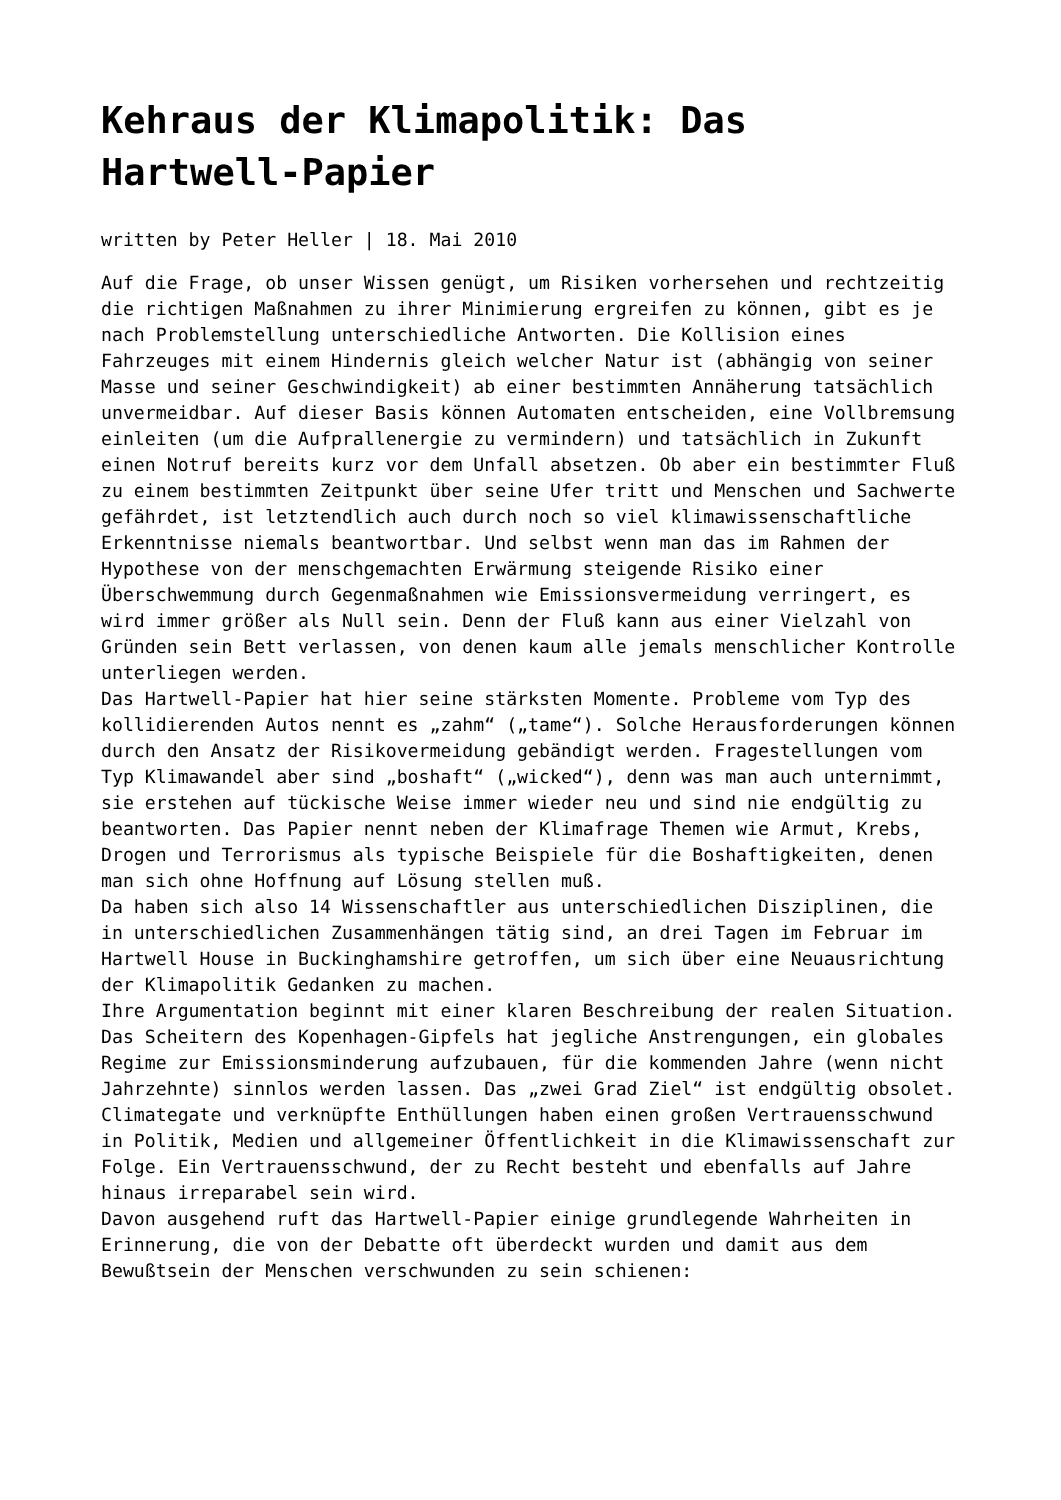Kehraus der Klimapolitik: Das Hartwell-Papier
written by Peter Heller | 18. Mai 2010
Auf die Frage, ob unser Wissen genügt, um Risiken vorhersehen und rechtzeitig die richtigen Maßnahmen zu ihrer Minimierung ergreifen zu können, gibt es je nach Problemstellung unterschiedliche Antworten. Die Kollision eines Fahrzeuges mit einem Hindernis gleich welcher Natur ist (abhängig von seiner Masse und seiner Geschwindigkeit) ab einer bestimmten Annäherung tatsächlich unvermeidbar. Auf dieser Basis können Automaten entscheiden, eine Vollbremsung einleiten (um die Aufprallenergie zu vermindern) und tatsächlich in Zukunft einen Notruf bereits kurz vor dem Unfall absetzen. Ob aber ein bestimmter Fluß zu einem bestimmten Zeitpunkt über seine Ufer tritt und Menschen und Sachwerte gefährdet, ist letztendlich auch durch noch so viel klimawissenschaftliche Erkenntnisse niemals beantwortbar. Und selbst wenn man das im Rahmen der Hypothese von der menschgemachten Erwärmung steigende Risiko einer Überschwemmung durch Gegenmaßnahmen wie Emissionsvermeidung verringert, es wird immer größer als Null sein. Denn der Fluß kann aus einer Vielzahl von Gründen sein Bett verlassen, von denen kaum alle jemals menschlicher Kontrolle unterliegen werden.
Das Hartwell-Papier hat hier seine stärksten Momente. Probleme vom Typ des kollidierenden Autos nennt es „zahm“ („tame“). Solche Herausforderungen können durch den Ansatz der Risikovermeidung gebändigt werden. Fragestellungen vom Typ Klimawandel aber sind „boshaft“ („wicked“), denn was man auch unternimmt, sie erstehen auf tückische Weise immer wieder neu und sind nie endgültig zu beantworten. Das Papier nennt neben der Klimafrage Themen wie Armut, Krebs, Drogen und Terrorismus als typische Beispiele für die Boshaftigkeiten, denen man sich ohne Hoffnung auf Lösung stellen muß.
Da haben sich also 14 Wissenschaftler aus unterschiedlichen Disziplinen, die in unterschiedlichen Zusammenhängen tätig sind, an drei Tagen im Februar im Hartwell House in Buckinghamshire getroffen, um sich über eine Neuausrichtung der Klimapolitik Gedanken zu machen.
Ihre Argumentation beginnt mit einer klaren Beschreibung der realen Situation. Das Scheitern des Kopenhagen-Gipfels hat jegliche Anstrengungen, ein globales Regime zur Emissionsminderung aufzubauen, für die kommenden Jahre (wenn nicht Jahrzehnte) sinnlos werden lassen. Das „zwei Grad Ziel“ ist endgültig obsolet. Climategate und verknüpfte Enthüllungen haben einen großen Vertrauensschwund in Politik, Medien und allgemeiner Öffentlichkeit in die Klimawissenschaft zur Folge. Ein Vertrauensschwund, der zu Recht besteht und ebenfalls auf Jahre hinaus irreparabel sein wird.
Davon ausgehend ruft das Hartwell-Papier einige grundlegende Wahrheiten in Erinnerung, die von der Debatte oft überdeckt wurden und damit aus dem Bewußtsein der Menschen verschwunden zu sein schienen: